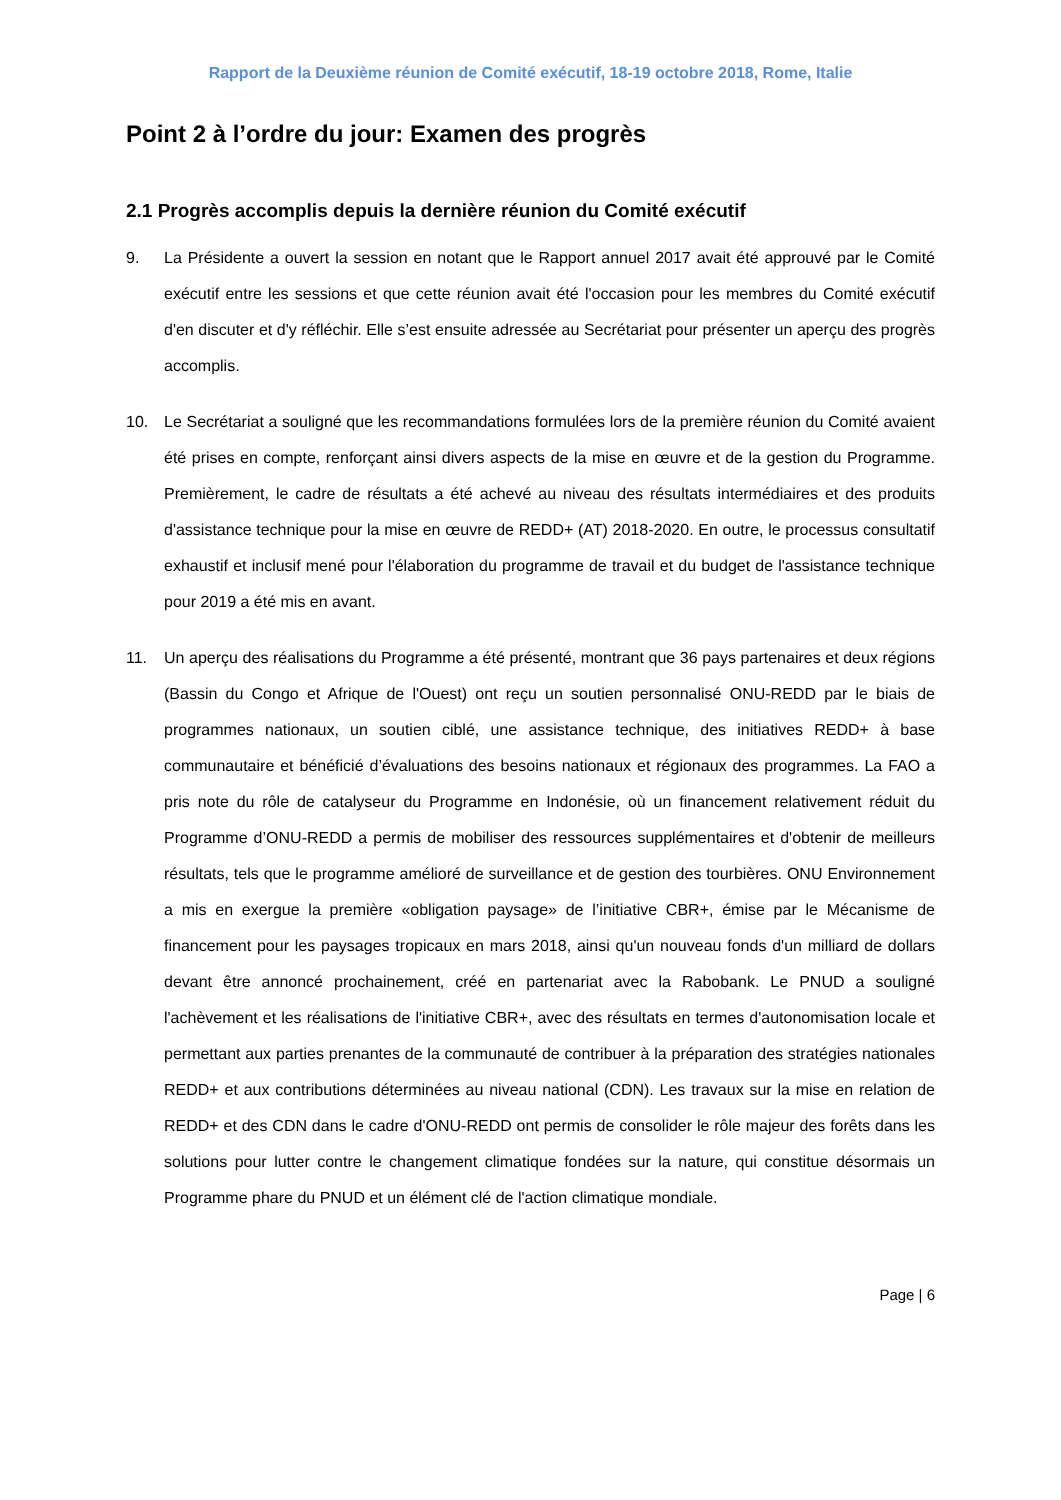Rapport de la Deuxième réunion de Comité exécutif, 18-19 octobre 2018, Rome, Italie
Point 2 à l’ordre du jour: Examen des progrès
2.1 Progrès accomplis depuis la dernière réunion du Comité exécutif
9. La Présidente a ouvert la session en notant que le Rapport annuel 2017 avait été approuvé par le Comité exécutif entre les sessions et que cette réunion avait été l'occasion pour les membres du Comité exécutif d'en discuter et d'y réfléchir. Elle s’est ensuite adressée au Secrétariat pour présenter un aperçu des progrès accomplis.
10. Le Secrétariat a souligné que les recommandations formulées lors de la première réunion du Comité avaient été prises en compte, renforçant ainsi divers aspects de la mise en œuvre et de la gestion du Programme. Premièrement, le cadre de résultats a été achevé au niveau des résultats intermédiaires et des produits d'assistance technique pour la mise en œuvre de REDD+ (AT) 2018-2020. En outre, le processus consultatif exhaustif et inclusif mené pour l'élaboration du programme de travail et du budget de l'assistance technique pour 2019 a été mis en avant.
11. Un aperçu des réalisations du Programme a été présenté, montrant que 36 pays partenaires et deux régions (Bassin du Congo et Afrique de l'Ouest) ont reçu un soutien personnalisé ONU-REDD par le biais de programmes nationaux, un soutien ciblé, une assistance technique, des initiatives REDD+ à base communautaire et bénéficié d’évaluations des besoins nationaux et régionaux des programmes. La FAO a pris note du rôle de catalyseur du Programme en Indonésie, où un financement relativement réduit du Programme d’ONU-REDD a permis de mobiliser des ressources supplémentaires et d'obtenir de meilleurs résultats, tels que le programme amélioré de surveillance et de gestion des tourbières. ONU Environnement a mis en exergue la première «obligation paysage» de l’initiative CBR+, émise par le Mécanisme de financement pour les paysages tropicaux en mars 2018, ainsi qu'un nouveau fonds d'un milliard de dollars devant être annoncé prochainement, créé en partenariat avec la Rabobank. Le PNUD a souligné l'achèvement et les réalisations de l'initiative CBR+, avec des résultats en termes d'autonomisation locale et permettant aux parties prenantes de la communauté de contribuer à la préparation des stratégies nationales REDD+ et aux contributions déterminées au niveau national (CDN). Les travaux sur la mise en relation de REDD+ et des CDN dans le cadre d'ONU-REDD ont permis de consolider le rôle majeur des forêts dans les solutions pour lutter contre le changement climatique fondées sur la nature, qui constitue désormais un Programme phare du PNUD et un élément clé de l'action climatique mondiale.
Page | 6